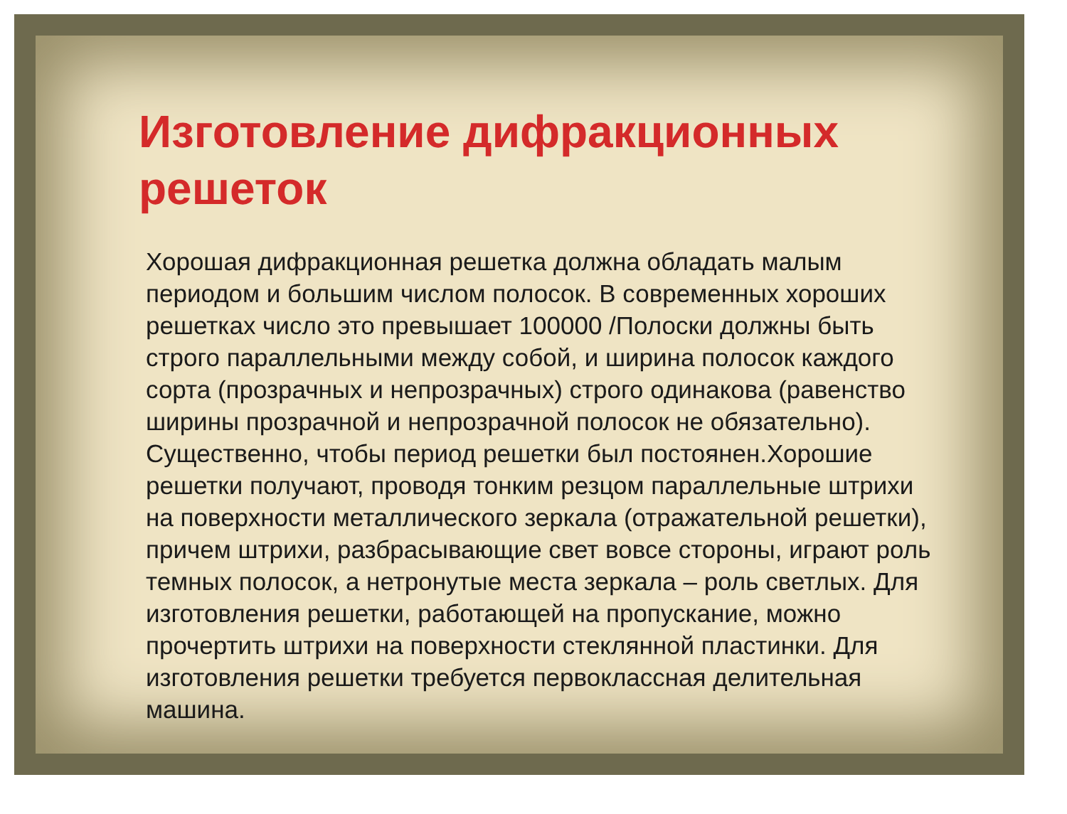Изготовление дифракционных решеток
Хорошая дифракционная решетка должна обладать малым периодом и большим числом полосок. В современных хороших решетках число это превышает 100000 /Полоски должны быть строго параллельными между собой, и ширина полосок каждого сорта (прозрачных и непрозрачных) строго одинакова (равенство ширины прозрачной и непрозрачной полосок не обязательно). Существенно, чтобы период решетки был постоянен.Хорошие решетки получают, проводя тонким резцом параллельные штрихи на поверхности металлического зеркала (отражательной решетки), причем штрихи, разбрасывающие свет вовсе стороны, играют роль темных полосок, а нетронутые места зеркала – роль светлых. Для изготовления решетки, работающей на пропускание, можно прочертить штрихи на поверхности стеклянной пластинки. Для изготовления решетки требуется первоклассная делительная машина.